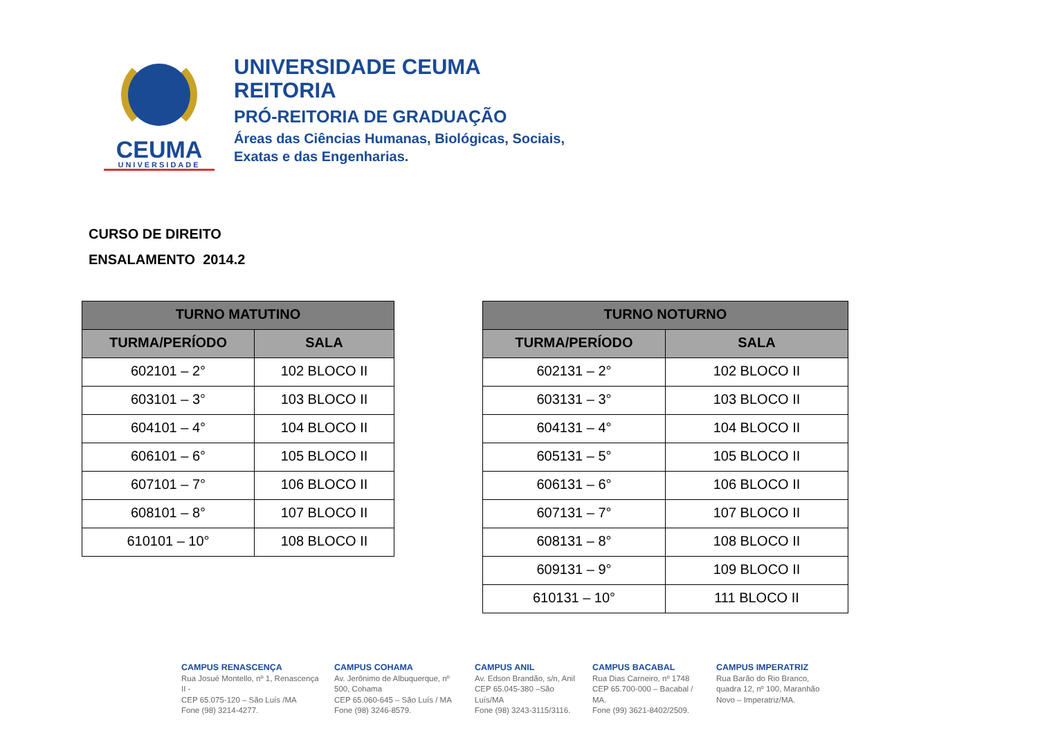CEUMA
UNIVERSIDADE
UNIVERSIDADE CEUMA
REITORIA
PRÓ-REITORIA DE GRADUAÇÃO
Áreas das Ciências Humanas, Biológicas, Sociais,
Exatas e das Engenharias.
CURSO DE DIREITO
ENSALAMENTO 2014.2
| TURNO MATUTINO | |
| --- | --- |
| TURMA/PERÍODO | SALA |
| 602101 – 2° | 102 BLOCO II |
| 603101 – 3° | 103 BLOCO II |
| 604101 – 4° | 104 BLOCO II |
| 606101 – 6° | 105 BLOCO II |
| 607101 – 7° | 106 BLOCO II |
| 608101 – 8° | 107 BLOCO II |
| 610101 – 10° | 108 BLOCO II |
| TURNO NOTURNO | |
| --- | --- |
| TURMA/PERÍODO | SALA |
| 602131 – 2° | 102 BLOCO II |
| 603131 – 3° | 103 BLOCO II |
| 604131 – 4° | 104 BLOCO II |
| 605131 – 5° | 105 BLOCO II |
| 606131 – 6° | 106 BLOCO II |
| 607131 – 7° | 107 BLOCO II |
| 608131 – 8° | 108 BLOCO II |
| 609131 – 9° | 109 BLOCO II |
| 610131 – 10° | 111 BLOCO II |
CAMPUS RENASCENÇA
Rua Josué Montello, nº 1, Renascença II -
CEP 65.075-120 – São Luís /MA
Fone (98) 3214-4277.
CAMPUS COHAMA
Av. Jerônimo de Albuquerque, nº 500, Cohama
CEP 65.060-645 – São Luís / MA
Fone (98) 3246-8579.
CAMPUS ANIL
Av. Edson Brandão, s/n, Anil
CEP 65.045-380 –São Luís/MA
Fone (98) 3243-3115/3116.
CAMPUS BACABAL
Rua Dias Carneiro, nº 1748
CEP 65.700-000 – Bacabal / MA.
Fone (99) 3621-8402/2509.
CAMPUS IMPERATRIZ
Rua Barão do Rio Branco, quadra 12, nº 100, Maranhão Novo – Imperatriz/MA.